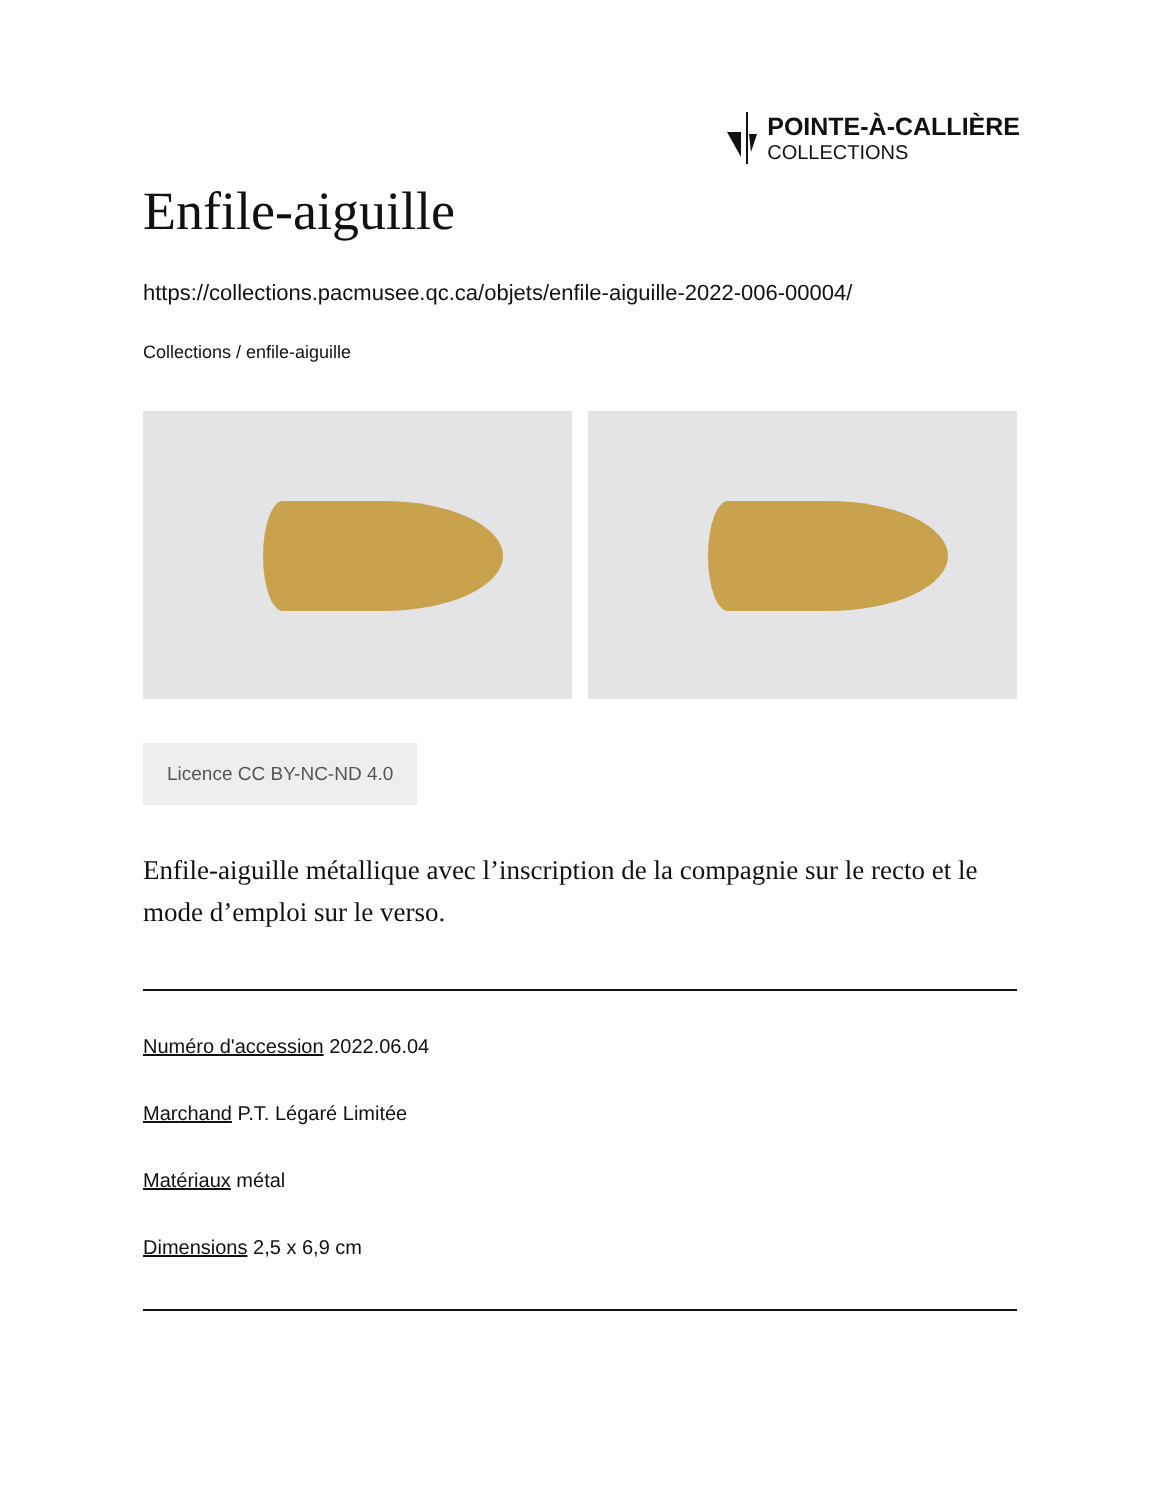POINTE-À-CALLIÈRE
COLLECTIONS
Enfile-aiguille
https://collections.pacmusee.qc.ca/objets/enfile-aiguille-2022-006-00004/
Collections / enfile-aiguille
Licence CC BY-NC-ND 4.0
Enfile-aiguille métallique avec l’inscription de la compagnie sur le recto et le mode d’emploi sur le verso.
Numéro d'accession 2022.06.04
Marchand P.T. Légaré Limitée
Matériaux métal
Dimensions 2,5 x 6,9 cm